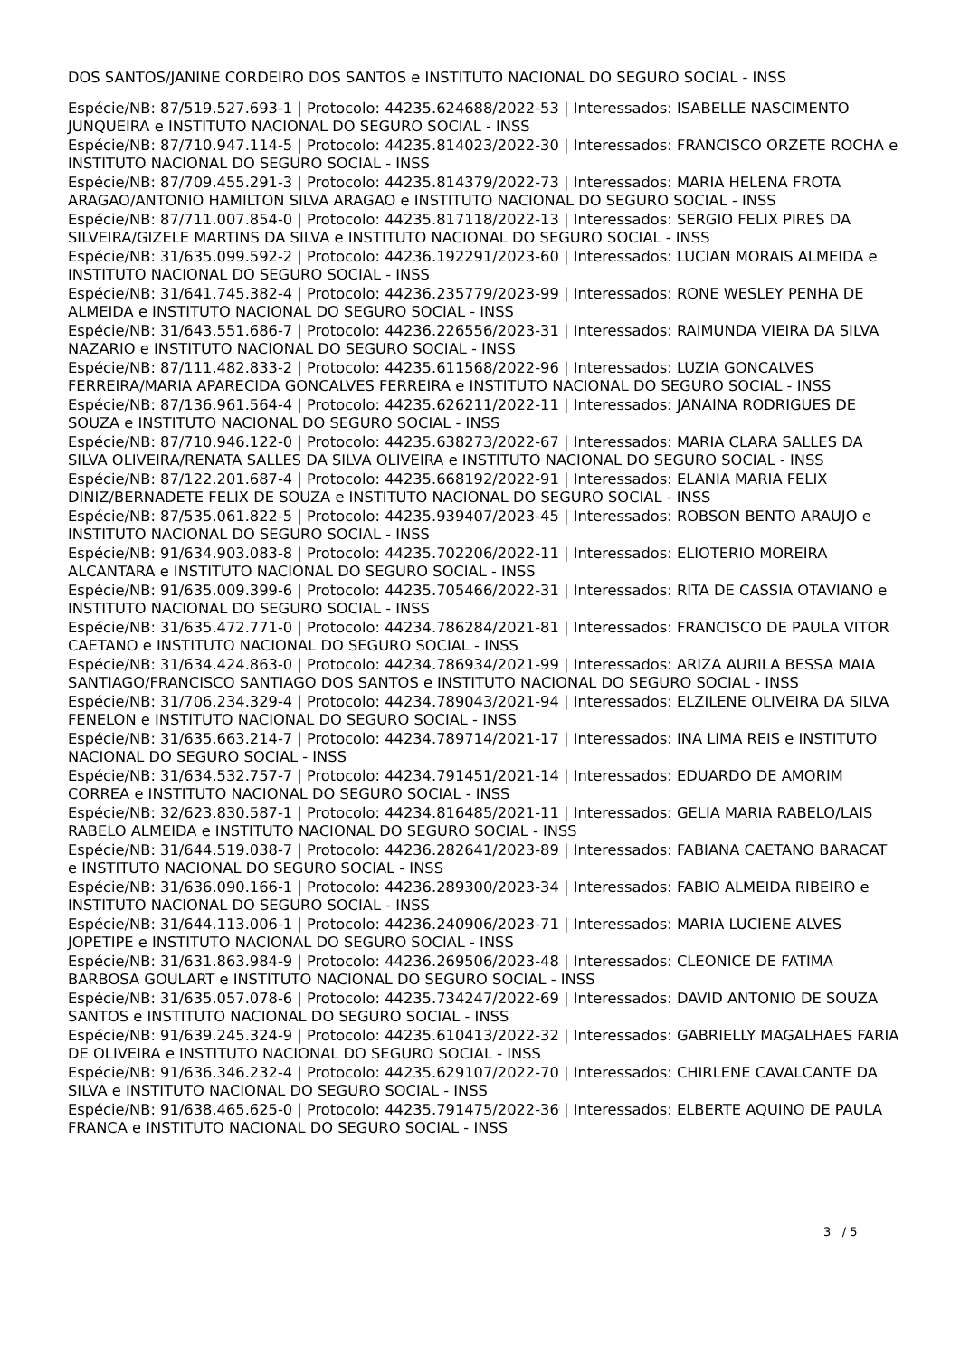DOS SANTOS/JANINE CORDEIRO DOS SANTOS e INSTITUTO NACIONAL DO SEGURO SOCIAL - INSS
Espécie/NB: 87/519.527.693-1 | Protocolo: 44235.624688/2022-53 | Interessados: ISABELLE NASCIMENTO JUNQUEIRA e INSTITUTO NACIONAL DO SEGURO SOCIAL - INSS
Espécie/NB: 87/710.947.114-5 | Protocolo: 44235.814023/2022-30 | Interessados: FRANCISCO ORZETE ROCHA e INSTITUTO NACIONAL DO SEGURO SOCIAL - INSS
Espécie/NB: 87/709.455.291-3 | Protocolo: 44235.814379/2022-73 | Interessados: MARIA HELENA FROTA ARAGAO/ANTONIO HAMILTON SILVA ARAGAO e INSTITUTO NACIONAL DO SEGURO SOCIAL - INSS
Espécie/NB: 87/711.007.854-0 | Protocolo: 44235.817118/2022-13 | Interessados: SERGIO FELIX PIRES DA SILVEIRA/GIZELE MARTINS DA SILVA e INSTITUTO NACIONAL DO SEGURO SOCIAL - INSS
Espécie/NB: 31/635.099.592-2 | Protocolo: 44236.192291/2023-60 | Interessados: LUCIAN MORAIS ALMEIDA e INSTITUTO NACIONAL DO SEGURO SOCIAL - INSS
Espécie/NB: 31/641.745.382-4 | Protocolo: 44236.235779/2023-99 | Interessados: RONE WESLEY PENHA DE ALMEIDA e INSTITUTO NACIONAL DO SEGURO SOCIAL - INSS
Espécie/NB: 31/643.551.686-7 | Protocolo: 44236.226556/2023-31 | Interessados: RAIMUNDA VIEIRA DA SILVA NAZARIO e INSTITUTO NACIONAL DO SEGURO SOCIAL - INSS
Espécie/NB: 87/111.482.833-2 | Protocolo: 44235.611568/2022-96 | Interessados: LUZIA GONCALVES FERREIRA/MARIA APARECIDA GONCALVES FERREIRA e INSTITUTO NACIONAL DO SEGURO SOCIAL - INSS
Espécie/NB: 87/136.961.564-4 | Protocolo: 44235.626211/2022-11 | Interessados: JANAINA RODRIGUES DE SOUZA e INSTITUTO NACIONAL DO SEGURO SOCIAL - INSS
Espécie/NB: 87/710.946.122-0 | Protocolo: 44235.638273/2022-67 | Interessados: MARIA CLARA SALLES DA SILVA OLIVEIRA/RENATA SALLES DA SILVA OLIVEIRA e INSTITUTO NACIONAL DO SEGURO SOCIAL - INSS
Espécie/NB: 87/122.201.687-4 | Protocolo: 44235.668192/2022-91 | Interessados: ELANIA MARIA FELIX DINIZ/BERNADETE FELIX DE SOUZA e INSTITUTO NACIONAL DO SEGURO SOCIAL - INSS
Espécie/NB: 87/535.061.822-5 | Protocolo: 44235.939407/2023-45 | Interessados: ROBSON BENTO ARAUJO e INSTITUTO NACIONAL DO SEGURO SOCIAL - INSS
Espécie/NB: 91/634.903.083-8 | Protocolo: 44235.702206/2022-11 | Interessados: ELIOTERIO MOREIRA ALCANTARA e INSTITUTO NACIONAL DO SEGURO SOCIAL - INSS
Espécie/NB: 91/635.009.399-6 | Protocolo: 44235.705466/2022-31 | Interessados: RITA DE CASSIA OTAVIANO e INSTITUTO NACIONAL DO SEGURO SOCIAL - INSS
Espécie/NB: 31/635.472.771-0 | Protocolo: 44234.786284/2021-81 | Interessados: FRANCISCO DE PAULA VITOR CAETANO e INSTITUTO NACIONAL DO SEGURO SOCIAL - INSS
Espécie/NB: 31/634.424.863-0 | Protocolo: 44234.786934/2021-99 | Interessados: ARIZA AURILA BESSA MAIA SANTIAGO/FRANCISCO SANTIAGO DOS SANTOS e INSTITUTO NACIONAL DO SEGURO SOCIAL - INSS
Espécie/NB: 31/706.234.329-4 | Protocolo: 44234.789043/2021-94 | Interessados: ELZILENE OLIVEIRA DA SILVA FENELON e INSTITUTO NACIONAL DO SEGURO SOCIAL - INSS
Espécie/NB: 31/635.663.214-7 | Protocolo: 44234.789714/2021-17 | Interessados: INA LIMA REIS e INSTITUTO NACIONAL DO SEGURO SOCIAL - INSS
Espécie/NB: 31/634.532.757-7 | Protocolo: 44234.791451/2021-14 | Interessados: EDUARDO DE AMORIM CORREA e INSTITUTO NACIONAL DO SEGURO SOCIAL - INSS
Espécie/NB: 32/623.830.587-1 | Protocolo: 44234.816485/2021-11 | Interessados: GELIA MARIA RABELO/LAIS RABELO ALMEIDA e INSTITUTO NACIONAL DO SEGURO SOCIAL - INSS
Espécie/NB: 31/644.519.038-7 | Protocolo: 44236.282641/2023-89 | Interessados: FABIANA CAETANO BARACAT e INSTITUTO NACIONAL DO SEGURO SOCIAL - INSS
Espécie/NB: 31/636.090.166-1 | Protocolo: 44236.289300/2023-34 | Interessados: FABIO ALMEIDA RIBEIRO e INSTITUTO NACIONAL DO SEGURO SOCIAL - INSS
Espécie/NB: 31/644.113.006-1 | Protocolo: 44236.240906/2023-71 | Interessados: MARIA LUCIENE ALVES JOPETIPE e INSTITUTO NACIONAL DO SEGURO SOCIAL - INSS
Espécie/NB: 31/631.863.984-9 | Protocolo: 44236.269506/2023-48 | Interessados: CLEONICE DE FATIMA BARBOSA GOULART e INSTITUTO NACIONAL DO SEGURO SOCIAL - INSS
Espécie/NB: 31/635.057.078-6 | Protocolo: 44235.734247/2022-69 | Interessados: DAVID ANTONIO DE SOUZA SANTOS e INSTITUTO NACIONAL DO SEGURO SOCIAL - INSS
Espécie/NB: 91/639.245.324-9 | Protocolo: 44235.610413/2022-32 | Interessados: GABRIELLY MAGALHAES FARIA DE OLIVEIRA e INSTITUTO NACIONAL DO SEGURO SOCIAL - INSS
Espécie/NB: 91/636.346.232-4 | Protocolo: 44235.629107/2022-70 | Interessados: CHIRLENE CAVALCANTE DA SILVA e INSTITUTO NACIONAL DO SEGURO SOCIAL - INSS
Espécie/NB: 91/638.465.625-0 | Protocolo: 44235.791475/2022-36 | Interessados: ELBERTE AQUINO DE PAULA FRANCA e INSTITUTO NACIONAL DO SEGURO SOCIAL - INSS
3 / 5